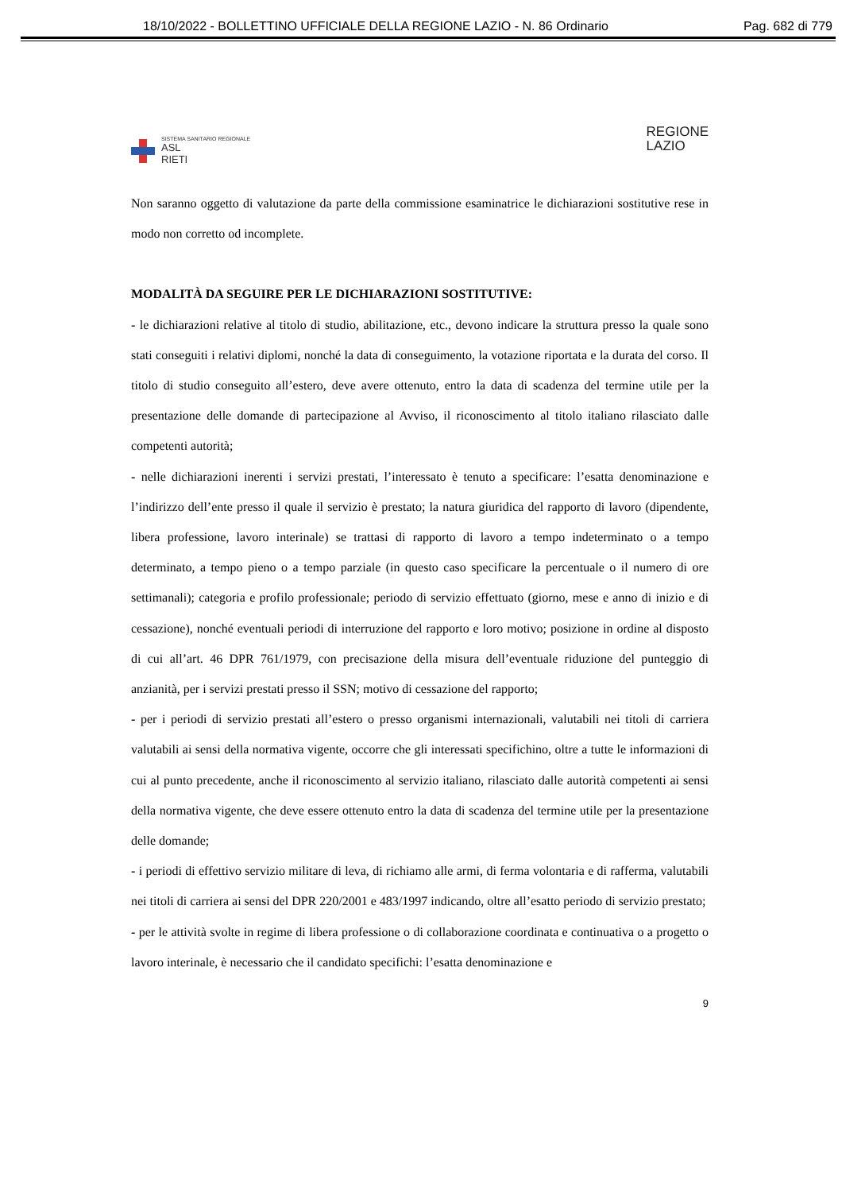18/10/2022 - BOLLETTINO UFFICIALE DELLA REGIONE LAZIO - N. 86 Ordinario Pag. 682 di 779
SISTEMA SANITARIO REGIONALE
ASL
RIETI
REGIONE
LAZIO
Non saranno oggetto di valutazione da parte della commissione esaminatrice le dichiarazioni sostitutive rese in modo non corretto od incomplete.
MODALITÀ DA SEGUIRE PER LE DICHIARAZIONI SOSTITUTIVE:
- le dichiarazioni relative al titolo di studio, abilitazione, etc., devono indicare la struttura presso la quale sono stati conseguiti i relativi diplomi, nonché la data di conseguimento, la votazione riportata e la durata del corso. Il titolo di studio conseguito all’estero, deve avere ottenuto, entro la data di scadenza del termine utile per la presentazione delle domande di partecipazione al Avviso, il riconoscimento al titolo italiano rilasciato dalle competenti autorità;
- nelle dichiarazioni inerenti i servizi prestati, l’interessato è tenuto a specificare: l’esatta denominazione e l’indirizzo dell’ente presso il quale il servizio è prestato; la natura giuridica del rapporto di lavoro (dipendente, libera professione, lavoro interinale) se trattasi di rapporto di lavoro a tempo indeterminato o a tempo determinato, a tempo pieno o a tempo parziale (in questo caso specificare la percentuale o il numero di ore settimanali); categoria e profilo professionale; periodo di servizio effettuato (giorno, mese e anno di inizio e di cessazione), nonché eventuali periodi di interruzione del rapporto e loro motivo; posizione in ordine al disposto di cui all’art. 46 DPR 761/1979, con precisazione della misura dell’eventuale riduzione del punteggio di anzianità, per i servizi prestati presso il SSN; motivo di cessazione del rapporto;
- per i periodi di servizio prestati all’estero o presso organismi internazionali, valutabili nei titoli di carriera valutabili ai sensi della normativa vigente, occorre che gli interessati specifichino, oltre a tutte le informazioni di cui al punto precedente, anche il riconoscimento al servizio italiano, rilasciato dalle autorità competenti ai sensi della normativa vigente, che deve essere ottenuto entro la data di scadenza del termine utile per la presentazione delle domande;
- i periodi di effettivo servizio militare di leva, di richiamo alle armi, di ferma volontaria e di rafferma, valutabili nei titoli di carriera ai sensi del DPR 220/2001 e 483/1997 indicando, oltre all’esatto periodo di servizio prestato;
- per le attività svolte in regime di libera professione o di collaborazione coordinata e continuativa o a progetto o lavoro interinale, è necessario che il candidato specifichi: l’esatta denominazione e
9